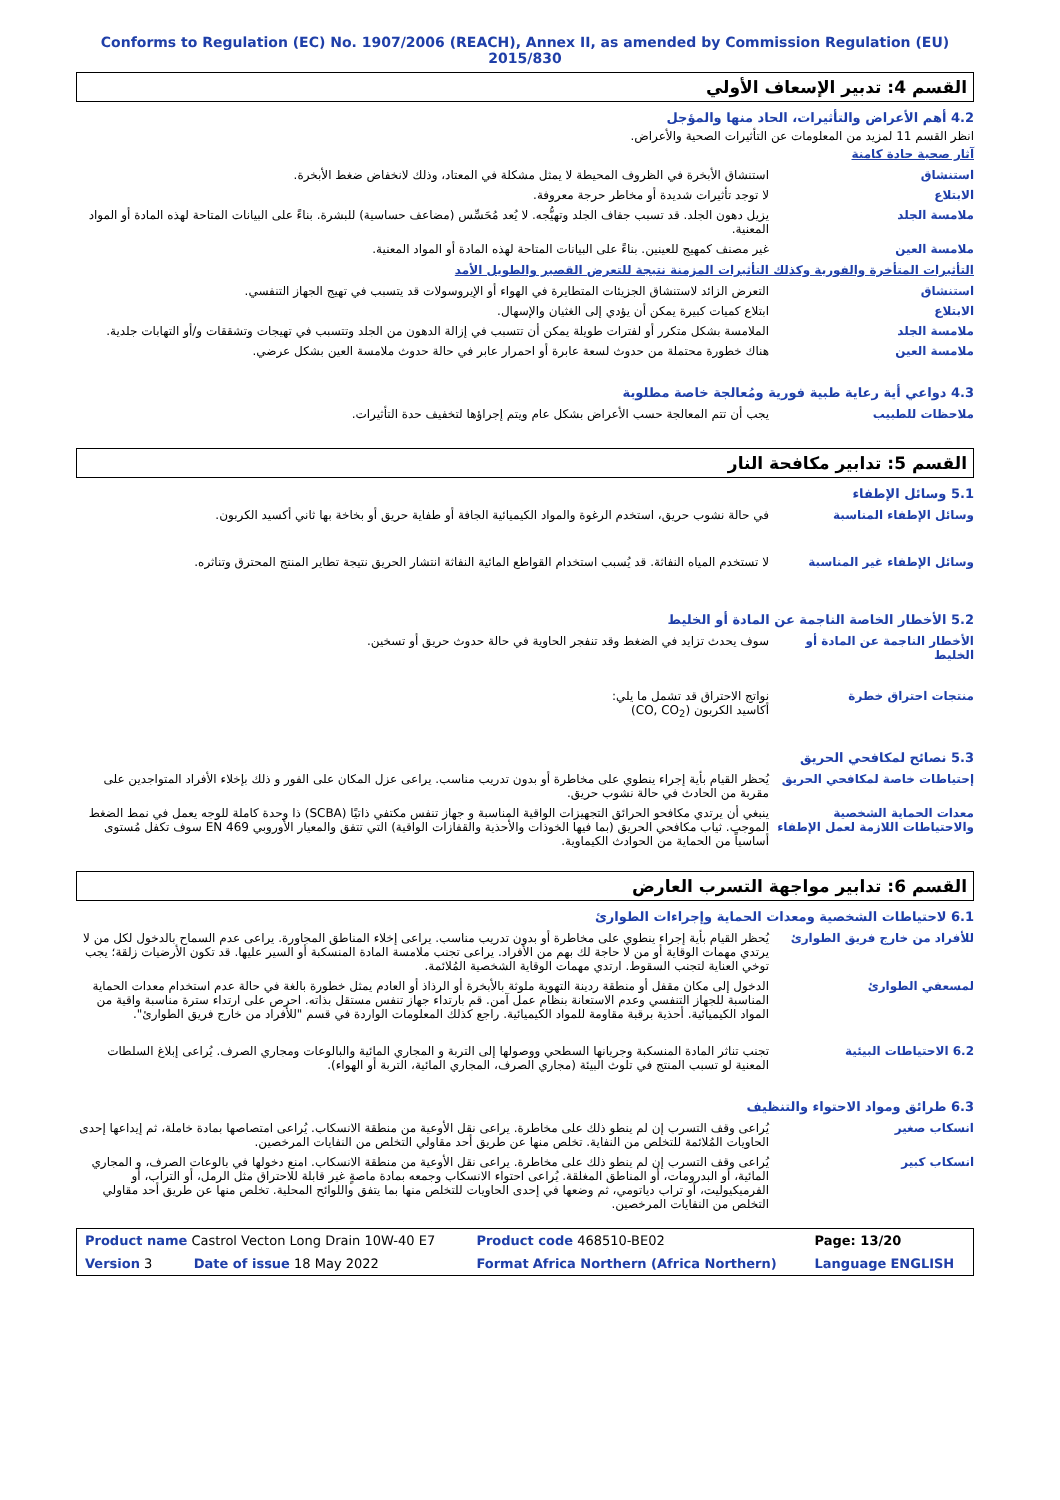Conforms to Regulation (EC) No. 1907/2006 (REACH), Annex II, as amended by Commission Regulation (EU) 2015/830
القسم 4: تدبير الإسعاف الأولي
4.2 أهم الأعراض والتأثيرات، الحاد منها والمؤجل
انظر القسم 11 لمزيد من المعلومات عن التأثيرات الصحية والأعراض.
آثار صحية حادة كامنة
| استنشاق | استنشاق الأبخرة في الظروف المحيطة لا يمثل مشكلة في المعتاد، وذلك لانخفاض ضغط الأبخرة. |
| الابتلاع | لا توجد تأثيرات شديدة أو مخاطر حرجة معروفة. |
| ملامسة الجلد | يزيل دهون الجلد. قد تسبب جفاف الجلد وتهيُّجه. لا يُعد مُحَسِّس (مضاعف حساسية) للبشرة. بناءً على البيانات المتاحة لهذه المادة أو المواد المعنية. |
| ملامسة العين | غير مصنف كمهيج للعينين. بناءً على البيانات المتاحة لهذه المادة أو المواد المعنية. |
التأثيرات المتأخرة والفورية وكذلك التأثيرات المزمنة نتيجة للتعرض القصير والطويل الأمد
| استنشاق | التعرض الزائد لاستنشاق الجزيئات المتطايرة في الهواء أو الإيروسولات قد يتسبب في تهيج الجهاز التنفسي. |
| الابتلاع | ابتلاع كميات كبيرة يمكن أن يؤدي إلى الغثيان والإسهال. |
| ملامسة الجلد | الملامسة بشكل متكرر أو لفترات طويلة يمكن أن تتسبب في إزالة الدهون من الجلد وتتسبب في تهيجات وتشققات و/أو التهابات جلدية. |
| ملامسة العين | هناك خطورة محتملة من حدوث لسعة عابرة أو احمرار عابر في حالة حدوث ملامسة العين بشكل عرضي. |
4.3 دواعي أية رعاية طبية فورية ومُعالجة خاصة مطلوبة
| ملاحظات للطبيب | يجب أن تتم المعالجة حسب الأعراض بشكل عام ويتم إجراؤها لتخفيف حدة التأثيرات. |
القسم 5: تدابير مكافحة النار
5.1 وسائل الإطفاء
| وسائل الإطفاء المناسبة | في حالة نشوب حريق، استخدم الرغوة والمواد الكيميائية الجافة أو طفاية حريق أو بخاخة بها ثاني أكسيد الكربون. |
| وسائل الإطفاء غير المناسبة | لا تستخدم المياه النفاثة. قد يُسبب استخدام القواطع المائية النفاثة انتشار الحريق نتيجة تطاير المنتج المحترق وتناثره. |
5.2 الأخطار الخاصة الناجمة عن المادة أو الخليط
| الأخطار الناجمة عن المادة أو الخليط | سوف يحدث تزايد في الضغط وقد تنفجر الحاوية في حالة حدوث حريق أو تسخين. |
| منتجات احتراق خطرة | نواتج الاحتراق قد تشمل ما يلي: أكاسيد الكربون (CO, CO<sub>2</sub>) |
5.3 نصائح لمكافحي الحريق
| إحتياطات خاصة لمكافحي الحريق | يُحظر القيام بأية إجراء ينطوي على مخاطرة أو بدون تدريب مناسب. يراعى عزل المكان على الفور و ذلك بإخلاء الأفراد المتواجدين على مقربة من الحادث في حالة نشوب حريق. |
| معدات الحماية الشخصية والاحتياطات اللازمة لعمل الإطفاء | ينبغي أن يرتدي مكافحو الحرائق التجهيزات الواقية المناسبة و جهاز تنفس مكتفي ذاتيًا (SCBA) ذا وحدة كاملة للوجه يعمل في نمط الضغط الموجب. ثياب مكافحي الحريق (بما فيها الخوذات والأحذية والقفازات الواقية) التي تتفق والمعيار الأوروبي EN 469 سوف تكفل مُستوى أساسياً من الحماية من الحوادث الكيماوية. |
القسم 6: تدابير مواجهة التسرب العارض
6.1 لاحتياطات الشخصية ومعدات الحماية وإجراءات الطوارئ
| للأفراد من خارج فريق الطوارئ | يُحظر القيام بأية إجراء ينطوي على مخاطرة أو بدون تدريب مناسب. يراعى إخلاء المناطق المجاورة. يراعى عدم السماح بالدخول لكل من لا يرتدي مهمات الوقاية أو من لا حاجة لك بهم من الأفراد. يراعى تجنب ملامسة المادة المنسكبة أو السير عليها. قد تكون الأرضيات زلقة؛ يجب توخي العناية لتجنب السقوط. ارتدي مهمات الوقاية الشخصية المُلائمة. |
| لمسعفي الطوارئ | الدخول إلى مكان مقفل أو منطقة ردينة التهوية ملوثة بالأبخرة أو الرذاذ أو العادم يمثل خطورة بالغة في حالة عدم استخدام معدات الحماية المناسبة للجهاز التنفسي وعدم الاستعانة بنظام عمل آمن. قم بارتداء جهاز تنفس مستقل بذاته. احرص على ارتداء سترة مناسبة واقية من المواد الكيميائية. أحذية برقبة مقاومة للمواد الكيميائية. راجع كذلك المعلومات الواردة في قسم "للأفراد من خارج فريق الطوارئ". |
| 6.2 الاحتياطات البيئية | تجنب تناثر المادة المنسكبة وجريانها السطحي ووصولها إلى التربة و المجاري المائية والبالوعات ومجاري الصرف. يُراعى إبلاغ السلطات المعنية لو تسبب المنتج في تلوث البيئة (مجاري الصرف، المجاري المائية، التربة أو الهواء). |
6.3 طرائق ومواد الاحتواء والتنظيف
| انسكاب صغير | يُراعى وقف التسرب إن لم ينطو ذلك على مخاطرة. يراعى نقل الأوعية من منطقة الانسكاب. يُراعى امتصاصها بمادة خاملة، ثم إيداعها إحدى الحاويات المُلائمة للتخلص من النفاية. تخلص منها عن طريق أحد مقاولي التخلص من النفايات المرخصين. |
| انسكاب كبير | يُراعى وقف التسرب إن لم ينطو ذلك على مخاطرة. يراعى نقل الأوعية من منطقة الانسكاب. امنع دخولها في بالوعات الصرف، و المجاري المائية، أو البدرومات، أو المناطق المغلقة. يُراعى احتواء الانسكاب وجمعه بمادة ماصةٍ غير قابلة للاحتراق مثل الرمل، أو التراب، أو الفرميكيوليت، أو تراب دياتومي، ثم وضعها في إحدى الحاويات للتخلص منها بما يتفق واللوائح المحلية. تخلص منها عن طريق أحد مقاولي التخلص من النفايات المرخصين. |
| Product name Castrol Vecton Long Drain 10W-40 E7 | Product code 468510-BE02 | Page: 13/20 |
| Version 3 Date of issue 18 May 2022 | Format Africa Northern (Africa Northern) | Language ENGLISH |